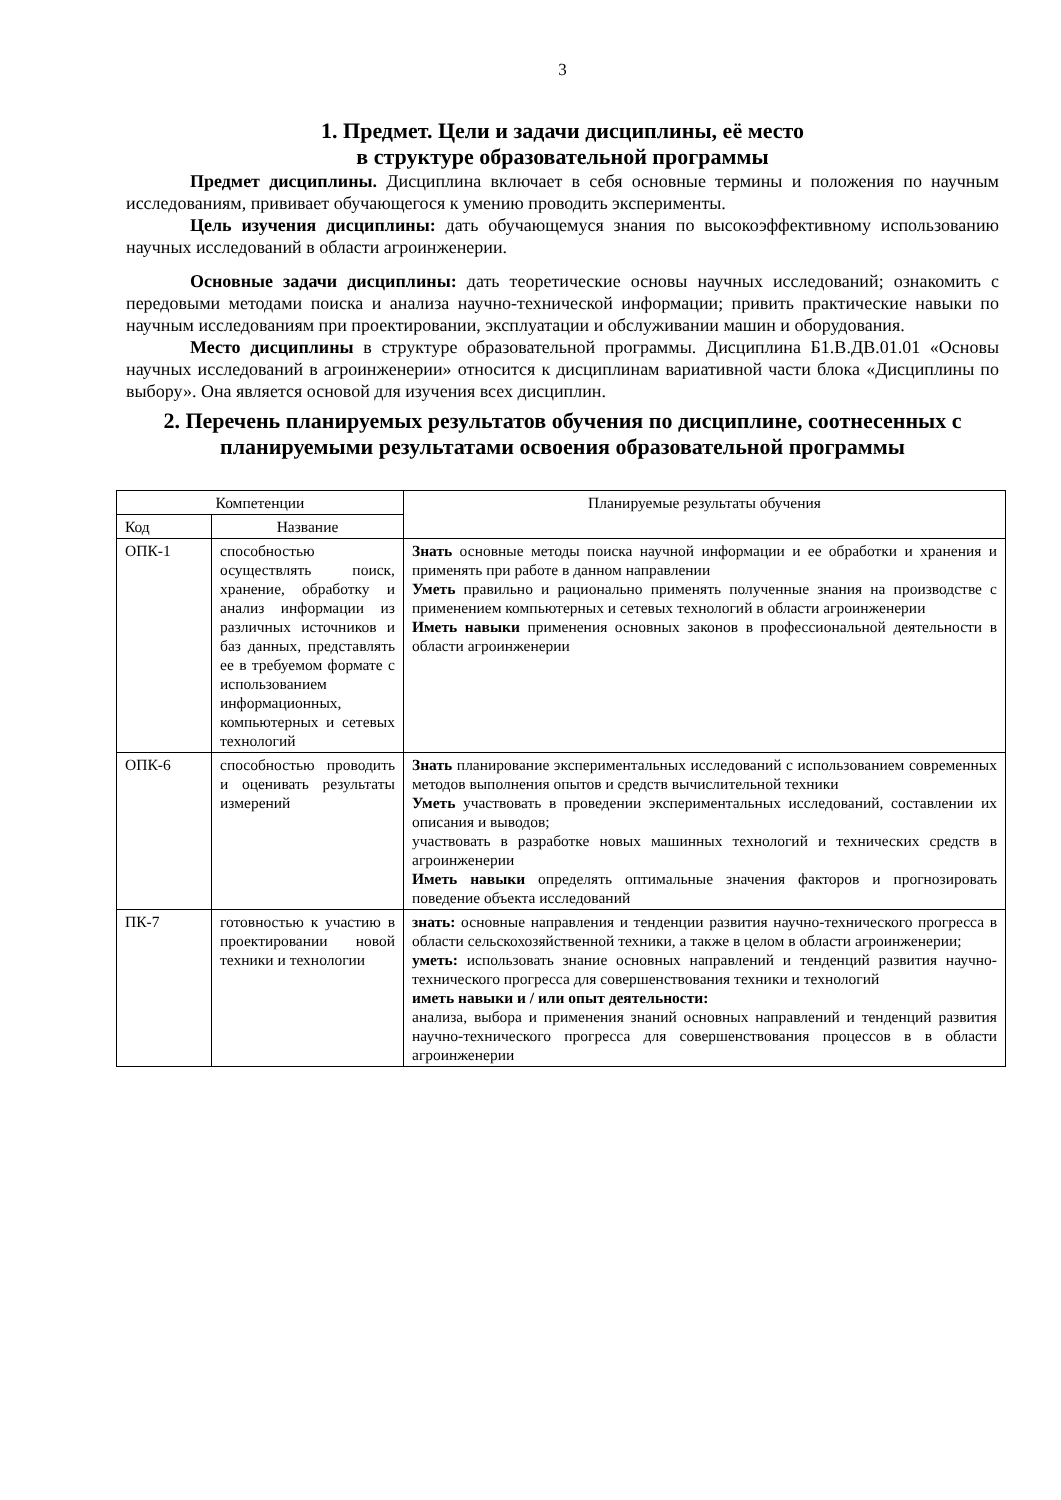3
1. Предмет. Цели и задачи дисциплины, её место
в структуре образовательной программы
Предмет дисциплины. Дисциплина включает в себя основные термины и положения по научным исследованиям, прививает обучающегося к умению проводить эксперименты.
Цель изучения дисциплины: дать обучающемуся знания по высокоэффективному использованию научных исследований в области агроинженерии.
Основные задачи дисциплины: дать теоретические основы научных исследований; ознакомить с передовыми методами поиска и анализа научно-технической информации; привить практические навыки по научным исследованиям при проектировании, эксплуатации и обслуживании машин и оборудования.
Место дисциплины в структуре образовательной программы. Дисциплина Б1.В.ДВ.01.01 «Основы научных исследований в агроинженерии» относится к дисциплинам вариативной части блока «Дисциплины по выбору». Она является основой для изучения всех дисциплин.
2. Перечень планируемых результатов обучения по дисциплине, соотнесенных с планируемыми результатами освоения образовательной программы
| Компетенции | | Планируемые результаты обучения |
| --- | --- | --- |
| Код | Название | |
| ОПК-1 | способностью осуществлять поиск, хранение, обработку и анализ информации из различных источников и баз данных, представлять ее в требуемом формате с использованием информационных, компьютерных и сетевых технологий | Знать основные методы поиска научной информации и ее обработки и хранения и применять при работе в данном направлении Уметь правильно и рационально применять полученные знания на производстве с применением компьютерных и сетевых технологий в области агроинженерии Иметь навыки применения основных законов в профессиональной деятельности в области агроинженерии |
| ОПК-6 | способностью проводить и оценивать результаты измерений | Знать планирование экспериментальных исследований с использованием современных методов выполнения опытов и средств вычислительной техники Уметь участвовать в проведении экспериментальных исследований, составлении их описания и выводов; участвовать в разработке новых машинных технологий и технических средств в агроинженерии Иметь навыки определять оптимальные значения факторов и прогнозировать поведение объекта исследований |
| ПК-7 | готовностью к участию в проектировании новой техники и технологии | знать: основные направления и тенденции развития научно-технического прогресса в области сельскохозяйственной техники, а также в целом в области агроинженерии; уметь: использовать знание основных направлений и тенденций развития научно-технического прогресса для совершенствования техники и технологий иметь навыки и / или опыт деятельности: анализа, выбора и применения знаний основных направлений и тенденций развития научно-технического прогресса для совершенствования процессов в в области агроинженерии |